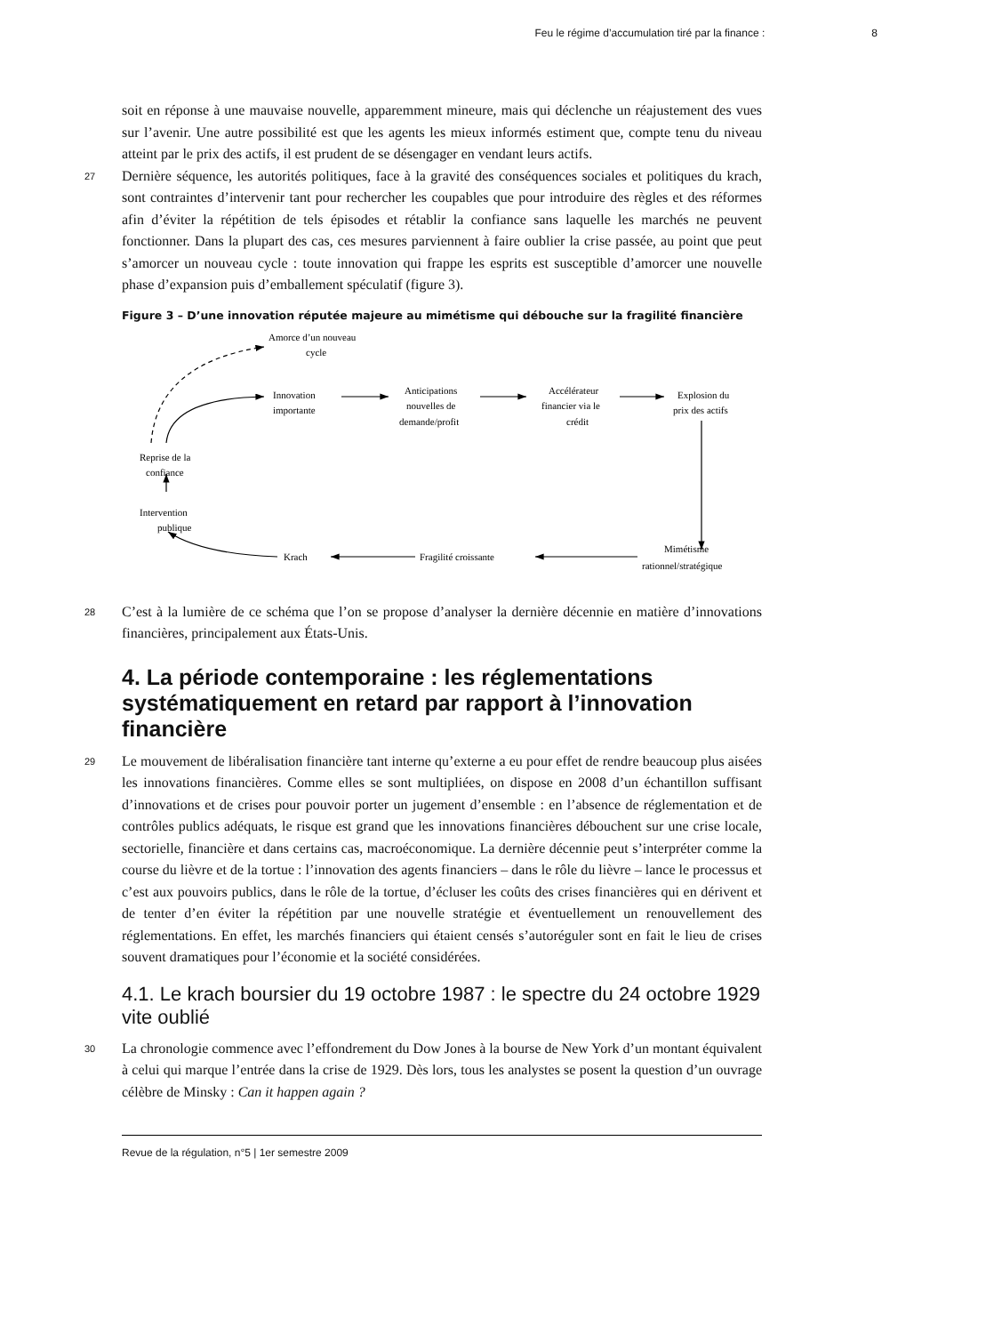Feu le régime d’accumulation tiré par la finance : 8
soit en réponse à une mauvaise nouvelle, apparemment mineure, mais qui déclenche un réajustement des vues sur l’avenir. Une autre possibilité est que les agents les mieux informés estiment que, compte tenu du niveau atteint par le prix des actifs, il est prudent de se désengager en vendant leurs actifs.
27 Dernière séquence, les autorités politiques, face à la gravité des conséquences sociales et politiques du krach, sont contraintes d’intervenir tant pour rechercher les coupables que pour introduire des règles et des réformes afin d’éviter la répétition de tels épisodes et rétablir la confiance sans laquelle les marchés ne peuvent fonctionner. Dans la plupart des cas, ces mesures parviennent à faire oublier la crise passée, au point que peut s’amorcer un nouveau cycle : toute innovation qui frappe les esprits est susceptible d’amorcer une nouvelle phase d’expansion puis d’emballement spéculatif (figure 3).
Figure 3 – D’une innovation réputée majeure au mimétisme qui débouche sur la fragilité financière
Amorce d’un nouveau
cycle
Innovation
importante
Anticipations
nouvelles de
demande/profit
Accélérateur
financier via le
crédit
Explosion du
prix des actifs
Reprise de la
confiance
Intervention
publique
Krach
Fragilité croissante
Mimétisme
rationnel/stratégique
28 C’est à la lumière de ce schéma que l’on se propose d’analyser la dernière décennie en matière d’innovations financières, principalement aux États-Unis.
4. La période contemporaine : les réglementations systématiquement en retard par rapport à l’innovation financière
29 Le mouvement de libéralisation financière tant interne qu’externe a eu pour effet de rendre beaucoup plus aisées les innovations financières. Comme elles se sont multipliées, on dispose en 2008 d’un échantillon suffisant d’innovations et de crises pour pouvoir porter un jugement d’ensemble : en l’absence de réglementation et de contrôles publics adéquats, le risque est grand que les innovations financières débouchent sur une crise locale, sectorielle, financière et dans certains cas, macroéconomique. La dernière décennie peut s’interpréter comme la course du lièvre et de la tortue : l’innovation des agents financiers – dans le rôle du lièvre – lance le processus et c’est aux pouvoirs publics, dans le rôle de la tortue, d’écluser les coûts des crises financières qui en dérivent et de tenter d’en éviter la répétition par une nouvelle stratégie et éventuellement un renouvellement des réglementations. En effet, les marchés financiers qui étaient censés s’autoréguler sont en fait le lieu de crises souvent dramatiques pour l’économie et la société considérées.
4.1. Le krach boursier du 19 octobre 1987 : le spectre du 24 octobre 1929 vite oublié
30 La chronologie commence avec l’effondrement du Dow Jones à la bourse de New York d’un montant équivalent à celui qui marque l’entrée dans la crise de 1929. Dès lors, tous les analystes se posent la question d’un ouvrage célèbre de Minsky : Can it happen again ?
Revue de la régulation, n°5 | 1er semestre 2009